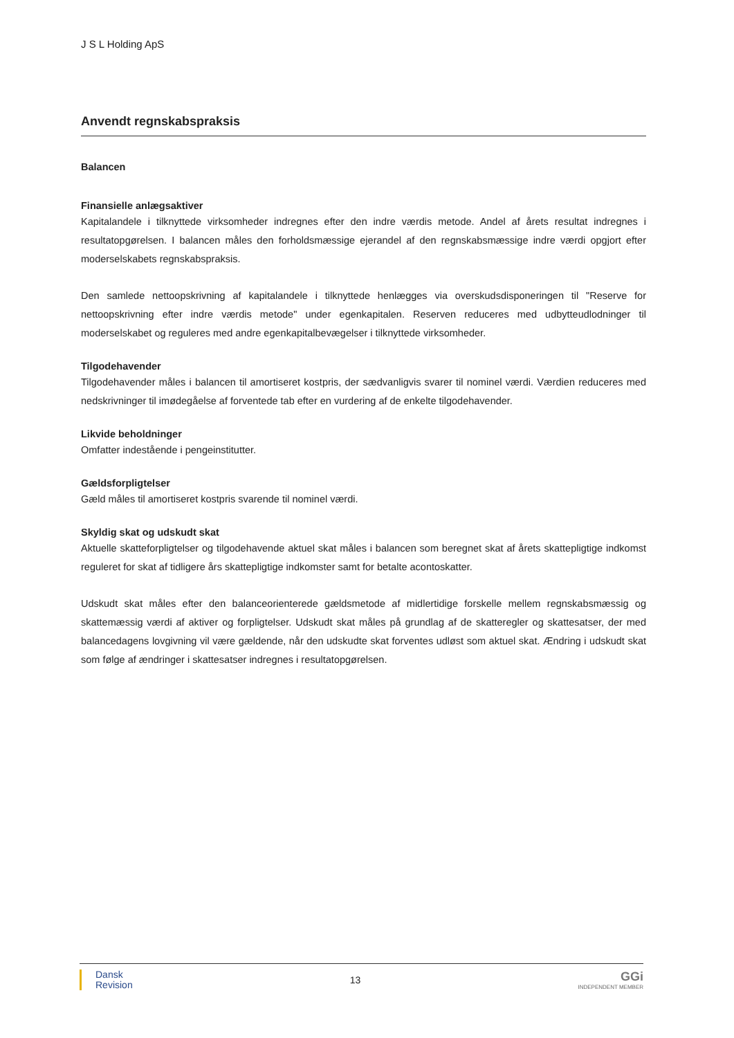J S L Holding ApS
Anvendt regnskabspraksis
Balancen
Finansielle anlægsaktiver
Kapitalandele i tilknyttede virksomheder indregnes efter den indre værdis metode. Andel af årets resultat indregnes i resultatopgørelsen. I balancen måles den forholdsmæssige ejerandel af den regnskabsmæssige indre værdi opgjort efter moderselskabets regnskabspraksis.
Den samlede nettoopskrivning af kapitalandele i tilknyttede henlægges via overskudsdisponeringen til "Reserve for nettoopskrivning efter indre værdis metode" under egenkapitalen. Reserven reduceres med udbytteudlodninger til moderselskabet og reguleres med andre egenkapitalbevægelser i tilknyttede virksomheder.
Tilgodehavender
Tilgodehavender måles i balancen til amortiseret kostpris, der sædvanligvis svarer til nominel værdi. Værdien reduceres med nedskrivninger til imødegåelse af forventede tab efter en vurdering af de enkelte tilgodehavender.
Likvide beholdninger
Omfatter indestående i pengeinstitutter.
Gældsforpligtelser
Gæld måles til amortiseret kostpris svarende til nominel værdi.
Skyldig skat og udskudt skat
Aktuelle skatteforpligtelser og tilgodehavende aktuel skat måles i balancen som beregnet skat af årets skattepligtige indkomst reguleret for skat af tidligere års skattepligtige indkomster samt for betalte acontoskatter.
Udskudt skat måles efter den balanceorienterede gældsmetode af midlertidige forskelle mellem regnskabsmæssig og skattemæssig værdi af aktiver og forpligtelser. Udskudt skat måles på grundlag af de skatteregler og skattesatser, der med balancedagens lovgivning vil være gældende, når den udskudte skat forventes udløst som aktuel skat. Ændring i udskudt skat som følge af ændringer i skattesatser indregnes i resultatopgørelsen.
Dansk
Revision
13
GGi
INDEPENDENT MEMBER